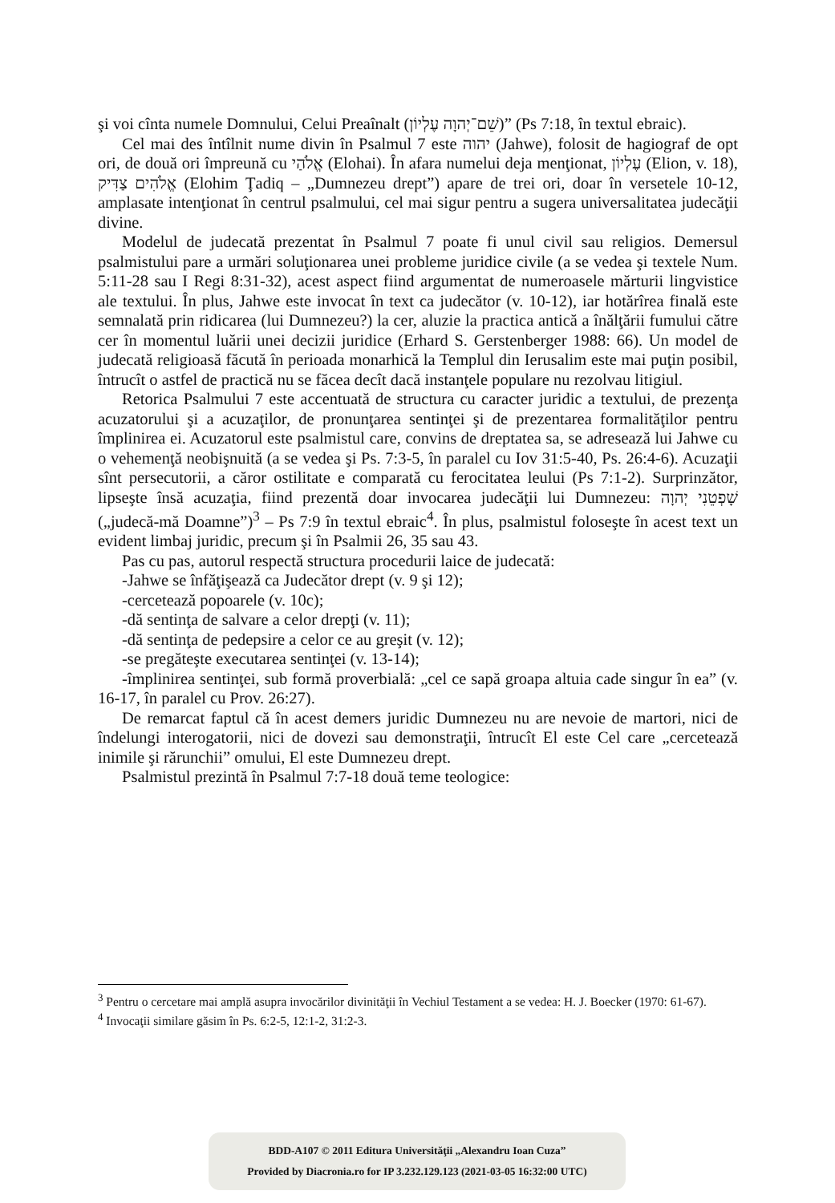şi voi cînta numele Domnului, Celui Preaînalt (שֵׁם־יְהוָה עֶלְיוֹן)” (Ps 7:18, în textul ebraic).
Cel mai des întîlnit nume divin în Psalmul 7 este יהוה (Jahwe), folosit de hagiograf de opt ori, de două ori împreună cu אֱלֹהַי (Elohai). În afara numelui deja menţionat, עֶלְיוֹן (Elion, v. 18), אֱלֹהִים צַדִּיק (Elohim Ţadiq – „Dumnezeu drept”) apare de trei ori, doar în versetele 10-12, amplasate intenţionat în centrul psalmului, cel mai sigur pentru a sugera universalitatea judecăţii divine.
Modelul de judecată prezentat în Psalmul 7 poate fi unul civil sau religios. Demersul psalmistului pare a urmări soluţionarea unei probleme juridice civile (a se vedea şi textele Num. 5:11-28 sau I Regi 8:31-32), acest aspect fiind argumentat de numeroasele mărturii lingvistice ale textului. În plus, Jahwe este invocat în text ca judecător (v. 10-12), iar hotărîrea finală este semnalată prin ridicarea (lui Dumnezeu?) la cer, aluzie la practica antică a înălţării fumului către cer în momentul luării unei decizii juridice (Erhard S. Gerstenberger 1988: 66). Un model de judecată religioasă făcută în perioada monarhică la Templul din Ierusalim este mai puţin posibil, întrucît o astfel de practică nu se făcea decît dacă instanţele populare nu rezolvau litigiul.
Retorica Psalmului 7 este accentuată de structura cu caracter juridic a textului, de prezenţa acuzatorului şi a acuzaţilor, de pronunţarea sentinţei şi de prezentarea formalităţilor pentru împlinirea ei. Acuzatorul este psalmistul care, convins de dreptatea sa, se adresează lui Jahwe cu o vehemenţă neobişnuită (a se vedea şi Ps. 7:3-5, în paralel cu Iov 31:5-40, Ps. 26:4-6). Acuzaţii sînt persecutorii, a căror ostilitate e comparată cu ferocitatea leului (Ps 7:1-2). Surprinzător, lipseşte însă acuzaţia, fiind prezentă doar invocarea judecăţii lui Dumnezeu: שָׁפְטֵנִי יְהוָה („judecă-mă Doamne”)<sup>3</sup> – Ps 7:9 în textul ebraic<sup>4</sup>. În plus, psalmistul foloseşte în acest text un evident limbaj juridic, precum şi în Psalmii 26, 35 sau 43.
Pas cu pas, autorul respectă structura procedurii laice de judecată:
-Jahwe se înfăţişează ca Judecător drept (v. 9 şi 12);
-cercetează popoarele (v. 10c);
-dă sentinţa de salvare a celor drepţi (v. 11);
-dă sentinţa de pedepsire a celor ce au greşit (v. 12);
-se pregăteşte executarea sentinţei (v. 13-14);
-împlinirea sentinţei, sub formă proverbială: „cel ce sapă groapa altuia cade singur în ea” (v. 16-17, în paralel cu Prov. 26:27).
De remarcat faptul că în acest demers juridic Dumnezeu nu are nevoie de martori, nici de îndelungi interogatorii, nici de dovezi sau demonstraţii, întrucît El este Cel care „cercetează inimile şi rărunchii” omului, El este Dumnezeu drept.
Psalmistul prezintă în Psalmul 7:7-18 două teme teologice:
<sup>3</sup> Pentru o cercetare mai amplă asupra invocărilor divinităţii în Vechiul Testament a se vedea: H. J. Boecker (1970: 61-67).
<sup>4</sup> Invocaţii similare găsim în Ps. 6:2-5, 12:1-2, 31:2-3.
BDD-A107 © 2011 Editura Universităţii „Alexandru Ioan Cuza”
Provided by Diacronia.ro for IP 3.232.129.123 (2021-03-05 16:32:00 UTC)